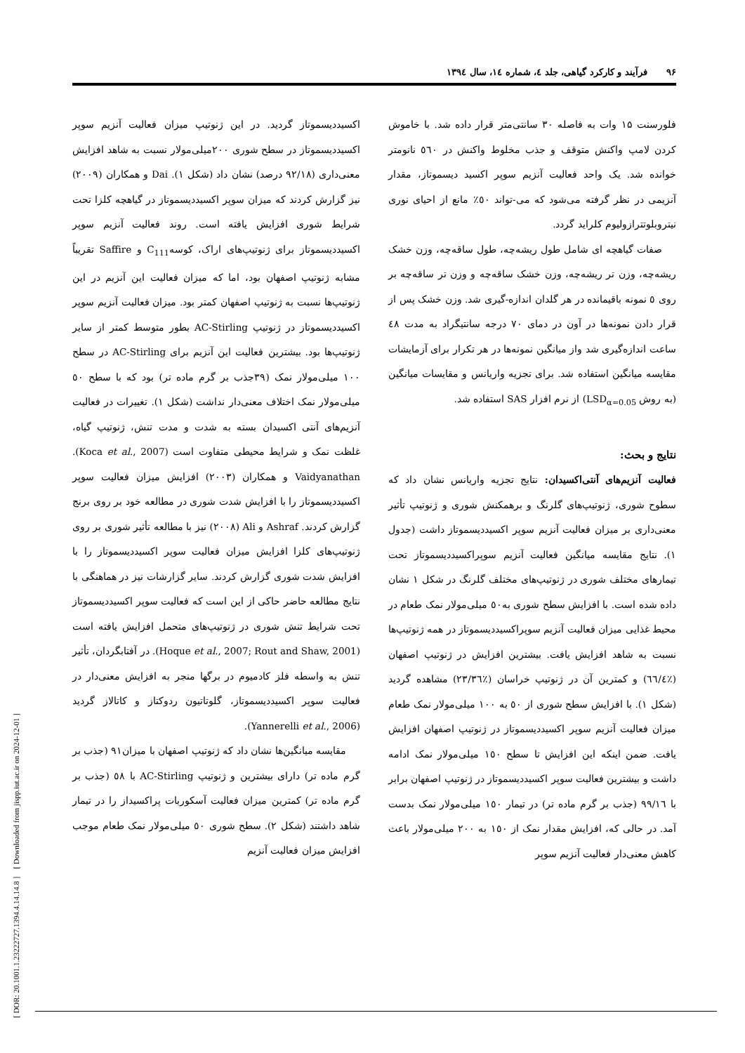[ DOR: 20.1001.1.23222727.1394.4.14.14.8 ] [ Downloaded from jispp.iut.ac.ir on 2024-12-01 ]
۹۶ فرآیند و کارکرد گیاهی، جلد ٤، شماره ١٤، سال ١٣٩٤
فلورسنت ۱۵ وات به فاصله ۳۰ سانتی‌متر قرار داده شد. با خاموش کردن لامپ واکنش متوقف و جذب مخلوط واکنش در ٥٦٠ نانومتر خوانده شد. یک واحد فعالیت آنزیم سوپر اکسید دیسموتاز، مقدار آنزیمی در نظر گرفته می‌شود که می-تواند ٥٠٪ مانع از احیای نوری نیتروبلوتترازولیوم کلراید گردد.
صفات گیاهچه ای شامل طول ریشه‌چه، طول ساقه‌چه، وزن خشک ریشه‌چه، وزن تر ریشه‌چه، وزن خشک ساقه‌چه و وزن تر ساقه‌چه بر روی ٥ نمونه باقیمانده در هر گلدان اندازه-گیری شد. وزن خشک پس از قرار دادن نمونه‌ها در آون در دمای ۷۰ درجه سانتیگراد به مدت ٤٨ ساعت اندازه‌گیری شد واز میانگین نمونه‌ها در هر تکرار برای آزمایشات مقایسه میانگین استفاده شد. برای تجزیه واریانس و مقایسات میانگین (به روش LSD<sub>α=0.05</sub>) از نرم افزار SAS استفاده شد.
نتایج و بحث:
فعالیت آنزیم‌های آنتی‌اکسیدان: نتایج تجزیه واریانس نشان داد که سطوح شوری، ژنوتیپ‌های گلرنگ و برهمکنش شوری و ژنوتیپ تأثیر معنی‌داری بر میزان فعالیت آنزیم سوپر اکسیددیسموتاز داشت (جدول ۱). نتایج مقایسه میانگین فعالیت آنزیم سوپراکسیددیسموتاز تحت تیمارهای مختلف شوری در ژنوتیپ‌های مختلف گلرنگ در شکل ۱ نشان داده شده است. با افزایش سطح شوری به٥٠ میلی‌مولار نمک طعام در محیط غذایی میزان فعالیت آنزیم سوپراکسیددیسموتاز در همه ژنوتیپ‌ها نسبت به شاهد افزایش یافت. بیشترین افزایش در ژنوتیپ اصفهان (٪٦٦/٤) و کمترین آن در ژنوتیپ خراسان (٪٢٣/٣٦) مشاهده گردید (شکل ۱). با افزایش سطح شوری از ٥٠ به ١٠٠ میلی‌مولار نمک طعام میزان فعالیت آنزیم سوپر اکسیددیسموتاز در ژنوتیپ اصفهان افزایش یافت. ضمن اینکه این افزایش تا سطح ١٥٠ میلی‌مولار نمک ادامه داشت و بیشترین فعالیت سوپر اکسیددیسموتاز در ژنوتیپ اصفهان برابر با ٩٩/١٦ (جذب بر گرم ماده تر) در تیمار ١٥٠ میلی‌مولار نمک بدست آمد. در حالی که، افزایش مقدار نمک از ١٥٠ به ٢٠٠ میلی‌مولار باعث کاهش معنی‌دار فعالیت آنزیم سوپر
اکسیددیسموتاز گردید. در این ژنوتیپ میزان فعالیت آنزیم سوپر اکسیددیسموتاز در سطح شوری ٢٠٠میلی‌مولار نسبت به شاهد افزایش معنی‌داری (٩٢/١٨ درصد) نشان داد (شکل ۱). Dai و همکاران (٢٠٠٩) نیز گزارش کردند که میزان سوپر اکسیددیسموتاز در گیاهچه کلزا تحت شرایط شوری افزایش یافته است. روند فعالیت آنزیم سوپر اکسیددیسموتاز برای ژنوتیپ‌های اراک، کوسهC<sub>111</sub> و Saffire تقریباً مشابه ژنوتیپ اصفهان بود، اما که میزان فعالیت این آنزیم در این ژنوتیپ‌ها نسبت به ژنوتیپ اصفهان کمتر بود. میزان فعالیت آنزیم سوپر اکسیددیسموتاز در ژنوتیپ AC-Stirling بطور متوسط کمتر از سایر ژنوتیپ‌ها بود. بیشترین فعالیت این آنزیم برای AC-Stirling در سطح ١٠٠ میلی‌مولار نمک (٣٩جذب بر گرم ماده تر) بود که با سطح ٥٠ میلی‌مولار نمک اختلاف معنی‌دار نداشت (شکل ۱). تغییرات در فعالیت آنزیم‌های آنتی اکسیدان بسته به شدت و مدت تنش، ژنوتیپ گیاه، غلظت نمک و شرایط محیطی متفاوت است (Koca et al., 2007). Vaidyanathan و همکاران (٢٠٠٣) افزایش میزان فعالیت سوپر اکسیددیسموتاز را با افزایش شدت شوری در مطالعه خود بر روی برنج گزارش کردند. Ashraf و Ali (٢٠٠٨) نیز با مطالعه تأثیر شوری بر روی ژنوتیپ‌های کلزا افزایش میزان فعالیت سوپر اکسیددیسموتاز را با افزایش شدت شوری گزارش کردند. سایر گزارشات نیز در هماهنگی با نتایج مطالعه حاضر حاکی از این است که فعالیت سوپر اکسیددیسموتاز تحت شرایط تنش شوری در ژنوتیپ‌های متحمل افزایش یافته است (Hoque et al., 2007; Rout and Shaw, 2001). در آفتابگردان، تأثیر تنش به واسطه فلز کادمیوم در برگها منجر به افزایش معنی‌دار در فعالیت سوپر اکسیددیسموتاز، گلوتاتیون ردوکتاز و کاتالاز گردید (Yannerelli et al., 2006).
مقایسه میانگین‌ها نشان داد که ژنوتیپ اصفهان با میزان٩١ (جذب بر گرم ماده تر) دارای بیشترین و ژنوتیپ AC-Stirling با ٥٨ (جذب بر گرم ماده تر) کمترین میزان فعالیت آسکوربات پراکسیداز را در تیمار شاهد داشتند (شکل ٢). سطح شوری ٥٠ میلی‌مولار نمک طعام موجب افزایش میزان فعالیت آنزیم